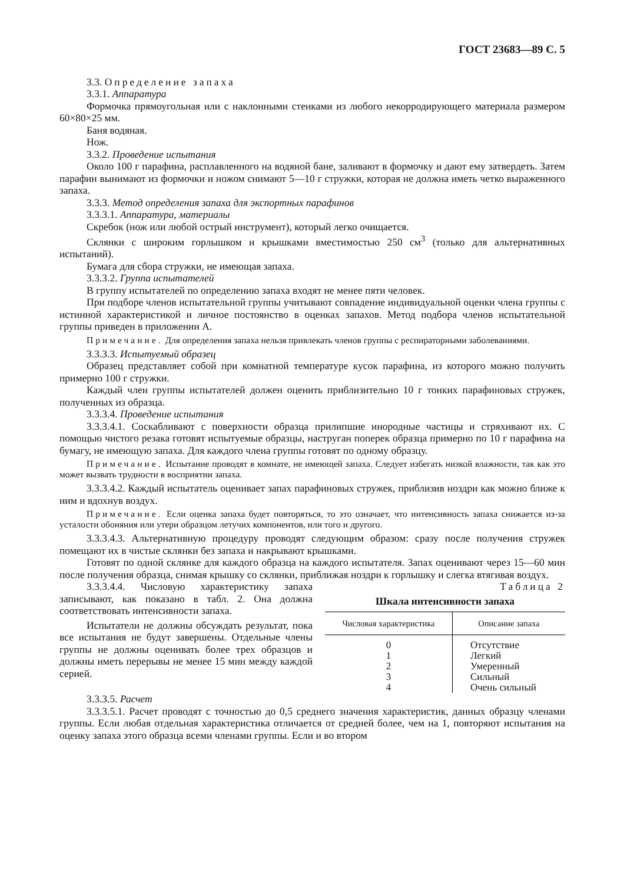ГОСТ 23683—89 С. 5
3.3. Определение запаха
3.3.1. Аппаратура
Формочка прямоугольная или с наклонными стенками из любого некорродирующего материала размером 60×80×25 мм.
Баня водяная.
Нож.
3.3.2. Проведение испытания
Около 100 г парафина, расплавленного на водяной бане, заливают в формочку и дают ему затвердеть. Затем парафин вынимают из формочки и ножом снимают 5—10 г стружки, которая не должна иметь четко выраженного запаха.
3.3.3. Метод определения запаха для экспортных парафинов
3.3.3.1. Аппаратура, материалы
Скребок (нож или любой острый инструмент), который легко очищается.
Склянки с широким горлышком и крышками вместимостью 250 см<sup>3</sup> (только для альтернативных испытаний).
Бумага для сбора стружки, не имеющая запаха.
3.3.3.2. Группа испытателей
В группу испытателей по определению запаха входят не менее пяти человек.
При подборе членов испытательной группы учитывают совпадение индивидуальной оценки члена группы с истинной характеристикой и личное постоянство в оценках запахов. Метод подбора членов испытательной группы приведен в приложении А.
Примечание. Для определения запаха нельзя привлекать членов группы с респираторными заболеваниями.
3.3.3.3. Испытуемый образец
Образец представляет собой при комнатной температуре кусок парафина, из которого можно получить примерно 100 г стружки.
Каждый член группы испытателей должен оценить приблизительно 10 г тонких парафиновых стружек, полученных из образца.
3.3.3.4. Проведение испытания
3.3.3.4.1. Соскабливают с поверхности образца прилипшие инородные частицы и стряхивают их. С помощью чистого резака готовят испытуемые образцы, наструган поперек образца примерно по 10 г парафина на бумагу, не имеющую запаха. Для каждого члена группы готовят по одному образцу.
Примечание. Испытание проводят в комнате, не имеющей запаха. Следует избегать низкой влажности, так как это может вызвать трудности в восприятии запаха.
3.3.3.4.2. Каждый испытатель оценивает запах парафиновых стружек, приблизив ноздри как можно ближе к ним и вдохнув воздух.
Примечание. Если оценка запаха будет повторяться, то это означает, что интенсивность запаха снижается из-за усталости обоняния или утери образцом летучих компонентов, или того и другого.
3.3.3.4.3. Альтернативную процедуру проводят следующим образом: сразу после получения стружек помещают их в чистые склянки без запаха и накрывают крышками.
Готовят по одной склянке для каждого образца на каждого испытателя. Запах оценивают через 15—60 мин после получения образца, снимая крышку со склянки, приближая ноздри к горлышку и слегка втягивая воздух.
3.3.3.4.4. Числовую характеристику запаха записывают, как показано в табл. 2. Она должна соответствовать интенсивности запаха.
Испытатели не должны обсуждать результат, пока все испытания не будут завершены. Отдельные члены группы не должны оценивать более трех образцов и должны иметь перерывы не менее 15 мин между каждой серией.
Таблица 2
Шкала интенсивности запаха
| Числовая характеристика | Описание запаха |
| --- | --- |
| 0 | Отсутствие |
| 1 | Легкий |
| 2 | Умеренный |
| 3 | Сильный |
| 4 | Очень сильный |
3.3.3.5. Расчет
3.3.3.5.1. Расчет проводят с точностью до 0,5 среднего значения характеристик, данных образцу членами группы. Если любая отдельная характеристика отличается от средней более, чем на 1, повторяют испытания на оценку запаха этого образца всеми членами группы. Если и во втором